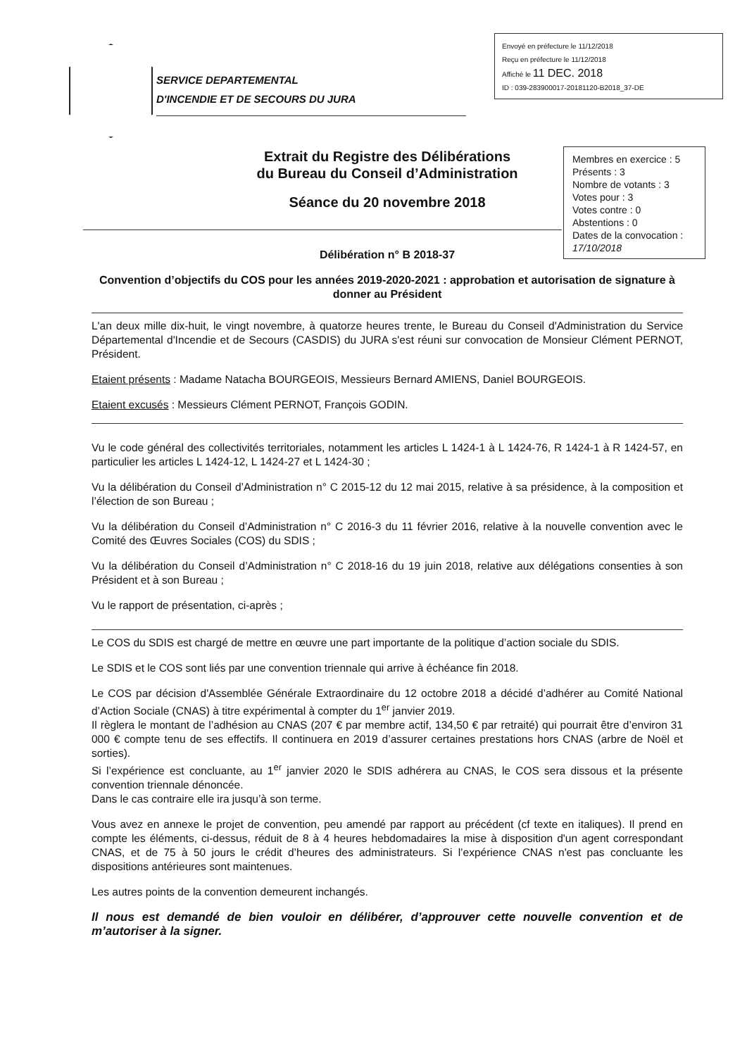SERVICE DEPARTEMENTAL
D'INCENDIE ET DE SECOURS DU JURA
Envoyé en préfecture le 11/12/2018
Reçu en préfecture le 11/12/2018
Affiché le 11 DEC. 2018
ID : 039-283900017-20181120-B2018_37-DE
Extrait du Registre des Délibérations
du Bureau du Conseil d’Administration
Séance du 20 novembre 2018
Membres en exercice : 5
Présents : 3
Nombre de votants : 3
Votes pour : 3
Votes contre : 0
Abstentions : 0
Dates de la convocation :
17/10/2018
Délibération n° B 2018-37
Convention d’objectifs du COS pour les années 2019-2020-2021 : approbation et autorisation de signature à donner au Président
L'an deux mille dix-huit, le vingt novembre, à quatorze heures trente, le Bureau du Conseil d'Administration du Service Départemental d'Incendie et de Secours (CASDIS) du JURA s'est réuni sur convocation de Monsieur Clément PERNOT, Président.
Etaient présents : Madame Natacha BOURGEOIS, Messieurs Bernard AMIENS, Daniel BOURGEOIS.
Etaient excusés : Messieurs Clément PERNOT, François GODIN.
Vu le code général des collectivités territoriales, notamment les articles L 1424-1 à L 1424-76, R 1424-1 à R 1424-57, en particulier les articles L 1424-12, L 1424-27 et L 1424-30 ;
Vu la délibération du Conseil d’Administration n° C 2015-12 du 12 mai 2015, relative à sa présidence, à la composition et l’élection de son Bureau ;
Vu la délibération du Conseil d’Administration n° C 2016-3 du 11 février 2016, relative à la nouvelle convention avec le Comité des Œuvres Sociales (COS) du SDIS ;
Vu la délibération du Conseil d’Administration n° C 2018-16 du 19 juin 2018, relative aux délégations consenties à son Président et à son Bureau ;
Vu le rapport de présentation, ci-après ;
Le COS du SDIS est chargé de mettre en œuvre une part importante de la politique d’action sociale du SDIS.
Le SDIS et le COS sont liés par une convention triennale qui arrive à échéance fin 2018.
Le COS par décision d'Assemblée Générale Extraordinaire du 12 octobre 2018 a décidé d’adhérer au Comité National d’Action Sociale (CNAS) à titre expérimental à compter du 1<sup>er</sup> janvier 2019.
Il règlera le montant de l’adhésion au CNAS (207 € par membre actif, 134,50 € par retraité) qui pourrait être d’environ 31 000 € compte tenu de ses effectifs. Il continuera en 2019 d’assurer certaines prestations hors CNAS (arbre de Noël et sorties).
Si l’expérience est concluante, au 1<sup>er</sup> janvier 2020 le SDIS adhérera au CNAS, le COS sera dissous et la présente convention triennale dénoncée.
Dans le cas contraire elle ira jusqu’à son terme.
Vous avez en annexe le projet de convention, peu amendé par rapport au précédent (cf texte en italiques). Il prend en compte les éléments, ci-dessus, réduit de 8 à 4 heures hebdomadaires la mise à disposition d'un agent correspondant CNAS, et de 75 à 50 jours le crédit d’heures des administrateurs. Si l’expérience CNAS n'est pas concluante les dispositions antérieures sont maintenues.
Les autres points de la convention demeurent inchangés.
Il nous est demandé de bien vouloir en délibérer, d’approuver cette nouvelle convention et de m’autoriser à la signer.